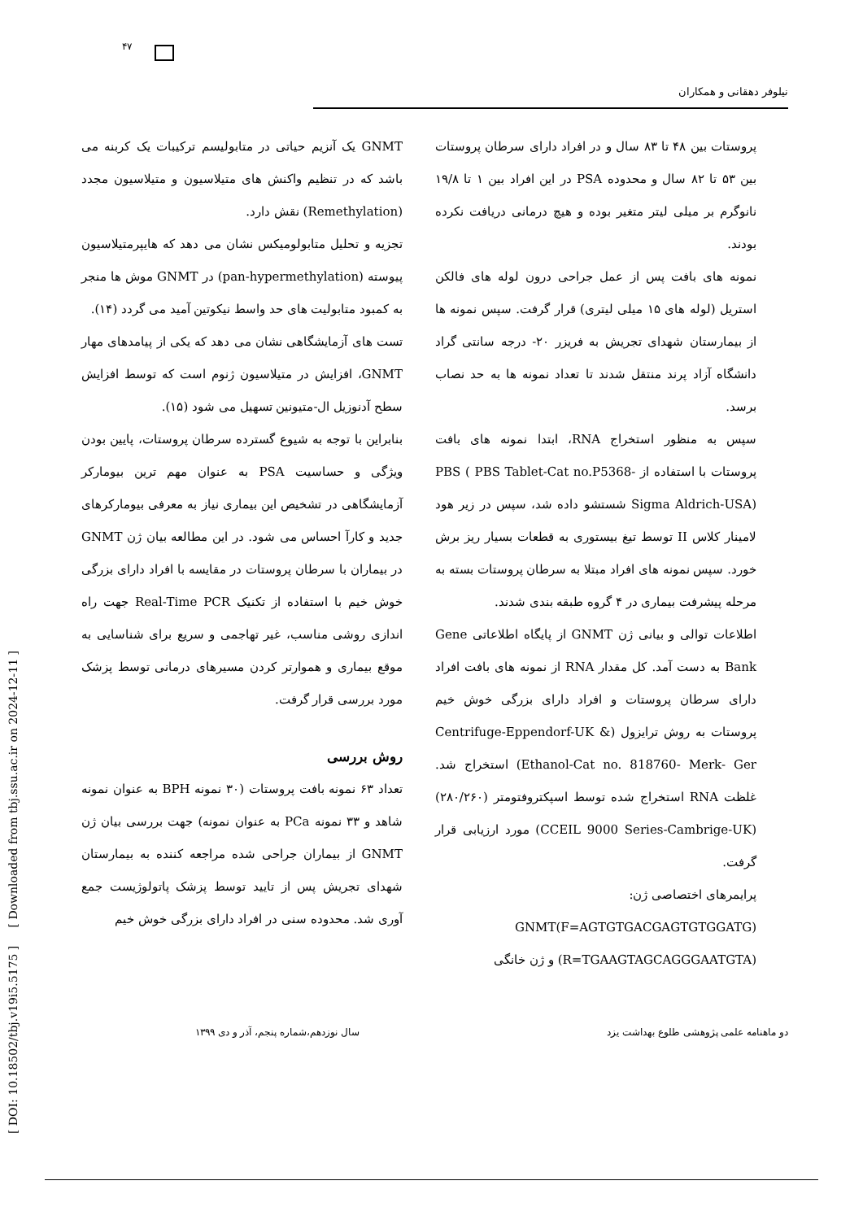۴۷
نیلوفر دهقانی و همکاران
GNMT یک آنزیم حیاتی در متابولیسم ترکیبات یک کربنه می باشد که در تنظیم واکنش های متیلاسیون و متیلاسیون مجدد (Remethylation) نقش دارد.
تجزیه و تحلیل متابولومیکس نشان می دهد که هایپرمتیلاسیون پیوسته (pan-hypermethylation) در GNMT موش ها منجر به کمبود متابولیت های حد واسط نیکوتین آمید می گردد (۱۴).
تست های آزمایشگاهی نشان می دهد که یکی از پیامدهای مهار GNMT، افزایش در متیلاسیون ژنوم است که توسط افزایش سطح آدنوزیل ال-متیونین تسهیل می شود (۱۵).
بنابراین با توجه به شیوع گسترده سرطان پروستات، پایین بودن ویژگی و حساسیت PSA به عنوان مهم ترین بیومارکر آزمایشگاهی در تشخیص این بیماری نیاز به معرفی بیومارکرهای جدید و کارآ احساس می شود. در این مطالعه بیان ژن GNMT در بیماران با سرطان پروستات در مقایسه با افراد دارای بزرگی خوش خیم با استفاده از تکنیک Real-Time PCR جهت راه اندازی روشی مناسب، غیر تهاجمی و سریع برای شناسایی به موقع بیماری و هموارتر کردن مسیرهای درمانی توسط پزشک مورد بررسی قرار گرفت.
روش بررسی
تعداد ۶۳ نمونه بافت پروستات (۳۰ نمونه BPH به عنوان نمونه شاهد و ۳۳ نمونه PCa به عنوان نمونه) جهت بررسی بیان ژن GNMT از بیماران جراحی شده مراجعه کننده به بیمارستان شهدای تجریش پس از تایید توسط پزشک پاتولوژیست جمع آوری شد. محدوده سنی در افراد دارای بزرگی خوش خیم
پروستات بین ۴۸ تا ۸۳ سال و در افراد دارای سرطان پروستات بین ۵۳ تا ۸۲ سال و محدوده PSA در این افراد بین ۱ تا ۱۹/۸ نانوگرم بر میلی لیتر متغیر بوده و هیچ درمانی دریافت نکرده بودند.
نمونه های بافت پس از عمل جراحی درون لوله های فالکن استریل (لوله های ۱۵ میلی لیتری) قرار گرفت. سپس نمونه ها از بیمارستان شهدای تجریش به فریزر ۲۰- درجه سانتی گراد دانشگاه آزاد پرند منتقل شدند تا تعداد نمونه ها به حد نصاب برسد.
سپس به منظور استخراج RNA، ابتدا نمونه های بافت پروستات با استفاده از PBS ( PBS Tablet-Cat no.P5368-Sigma Aldrich-USA) شستشو داده شد، سپس در زیر هود لامینار کلاس II توسط تیغ بیستوری به قطعات بسیار ریز برش خورد. سپس نمونه های افراد مبتلا به سرطان پروستات بسته به مرحله پیشرفت بیماری در ۴ گروه طبقه بندی شدند.
اطلاعات توالی و بیانی ژن GNMT از پایگاه اطلاعاتی Gene Bank به دست آمد. کل مقدار RNA از نمونه های بافت افراد دارای سرطان پروستات و افراد دارای بزرگی خوش خیم پروستات به روش ترایزول (Centrifuge-Eppendorf-UK & Ethanol-Cat no. 818760- Merk- Ger) استخراج شد. غلظت RNA استخراج شده توسط اسپکتروفتومتر (۲۸۰/۲۶۰) (CCEIL 9000 Series-Cambrige-UK) مورد ارزیابی قرار گرفت.
پرایمرهای اختصاصی ژن:
GNMT(F=AGTGTGACGAGTGTGGATG)
(R=TGAAGTAGCAGGGAATGTA) و ژن خانگی
دو ماهنامه علمی پژوهشی طلوع بهداشت یزد سال نوزدهم،شماره پنجم، آذر و دی ۱۳۹۹
[ DOI: 10.18502/tbj.v19i5.5175 ] [ Downloaded from tbj.ssu.ac.ir on 2024-12-11 ]